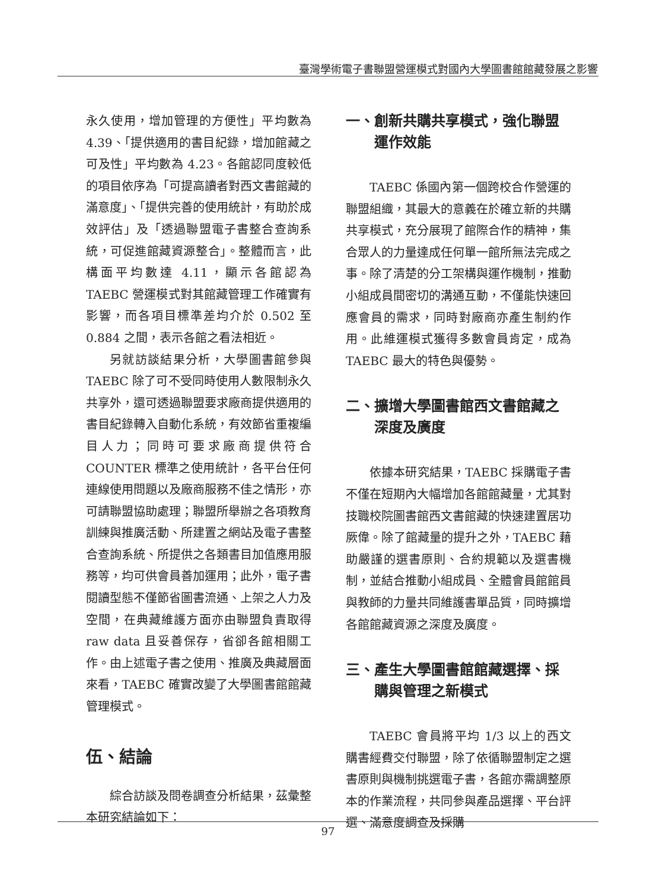臺灣學術電子書聯盟營運模式對國內大學圖書館館藏發展之影響
永久使用，增加管理的方便性」平均數為 4.39、「提供適用的書目紀錄，增加館藏之可及性」平均數為 4.23。各館認同度較低的項目依序為「可提高讀者對西文書館藏的滿意度」、「提供完善的使用統計，有助於成效評估」及「透過聯盟電子書整合查詢系統，可促進館藏資源整合」。整體而言，此構面平均數達 4.11，顯示各館認為 TAEBC 營運模式對其館藏管理工作確實有影響，而各項目標準差均介於 0.502 至 0.884 之間，表示各館之看法相近。
另就訪談結果分析，大學圖書館參與 TAEBC 除了可不受同時使用人數限制永久共享外，還可透過聯盟要求廠商提供適用的書目紀錄轉入自動化系統，有效節省重複編目人力；同時可要求廠商提供符合 COUNTER 標準之使用統計，各平台任何連線使用問題以及廠商服務不佳之情形，亦可請聯盟協助處理；聯盟所舉辦之各項教育訓練與推廣活動、所建置之網站及電子書整合查詢系統、所提供之各類書目加值應用服務等，均可供會員善加運用；此外，電子書閱讀型態不僅節省圖書流通、上架之人力及空間，在典藏維護方面亦由聯盟負責取得 raw data 且妥善保存，省卻各館相關工作。由上述電子書之使用、推廣及典藏層面來看，TAEBC 確實改變了大學圖書館館藏管理模式。
伍、結論
綜合訪談及問卷調查分析結果，茲彙整本研究結論如下：
一、創新共購共享模式，強化聯盟運作效能
TAEBC 係國內第一個跨校合作營運的聯盟組織，其最大的意義在於確立新的共購共享模式，充分展現了館際合作的精神，集合眾人的力量達成任何單一館所無法完成之事。除了清楚的分工架構與運作機制，推動小組成員間密切的溝通互動，不僅能快速回應會員的需求，同時對廠商亦產生制約作用。此維運模式獲得多數會員肯定，成為 TAEBC 最大的特色與優勢。
二、擴增大學圖書館西文書館藏之深度及廣度
依據本研究結果，TAEBC 採購電子書不僅在短期內大幅增加各館館藏量，尤其對技職校院圖書館西文書館藏的快速建置居功厥偉。除了館藏量的提升之外，TAEBC 藉助嚴謹的選書原則、合約規範以及選書機制，並結合推動小組成員、全體會員館館員與教師的力量共同維護書單品質，同時擴增各館館藏資源之深度及廣度。
三、產生大學圖書館館藏選擇、採購與管理之新模式
TAEBC 會員將平均 1/3 以上的西文購書經費交付聯盟，除了依循聯盟制定之選書原則與機制挑選電子書，各館亦需調整原本的作業流程，共同參與產品選擇、平台評選、滿意度調查及採購
97